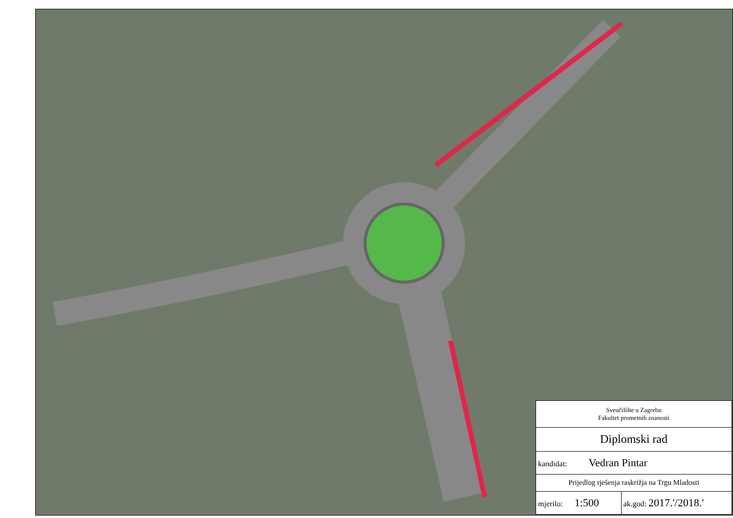| Sveučilište u Zagrebu Fakultet prometnih znanosti | |
| Diplomski rad | |
| kandidat: Vedran Pintar | |
| Prijedlog rješenja raskrižja na Trgu Mladosti | |
| mjerilo: 1:500 | ak.god: 2017.'/2018.' |